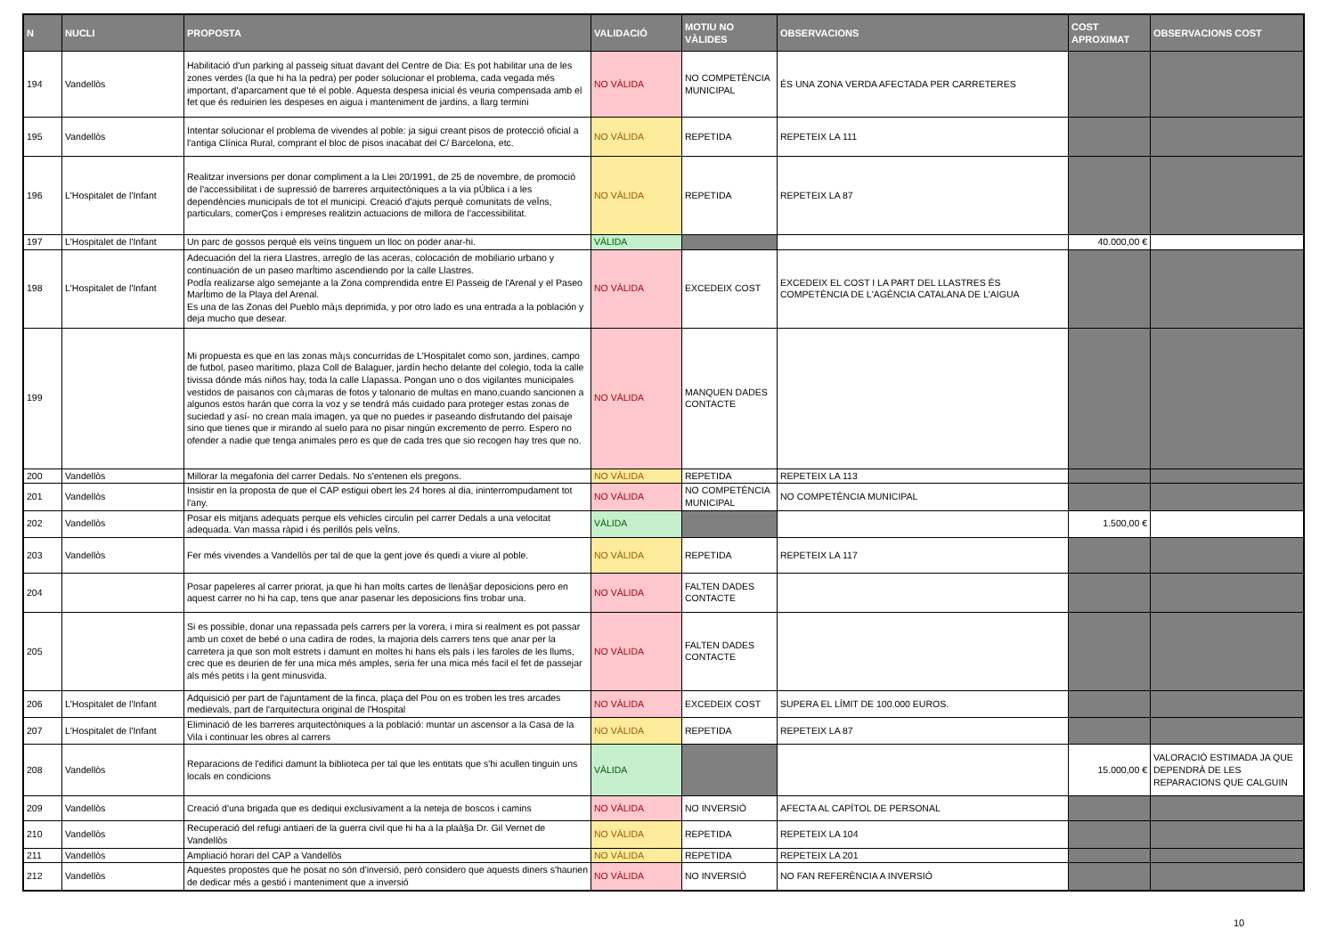| N | NUCLI | PROPOSTA | VALIDACIÓ | MOTIU NO VÀLIDES | OBSERVACIONS | COST APROXIMAT | OBSERVACIONS COST |
| --- | --- | --- | --- | --- | --- | --- | --- |
| 194 | Vandellòs | Habilitació d'un parking al passeig situat davant del Centre de Dia: Es pot habilitar una de les zones verdes (la que hi ha la pedra) per poder solucionar el problema, cada vegada més important, d'aparcament que té el poble. Aquesta despesa inicial és veuria compensada amb el fet que és reduirien les despeses en aigua i manteniment de jardins, a llarg termini | NO VÀLIDA | NO COMPETÈNCIA MUNICIPAL | ÉS UNA ZONA VERDA AFECTADA PER CARRETERES | | |
| 195 | Vandellòs | Intentar solucionar el problema de vivendes al poble: ja sigui creant pisos de protecció oficial a l'antiga Clínica Rural, comprant el bloc de pisos inacabat del C/ Barcelona, etc. | NO VÀLIDA | REPETIDA | REPETEIX LA 111 | | |
| 196 | L'Hospitalet de l'Infant | Realitzar inversions per donar compliment a la Llei 20/1991, de 25 de novembre, de promoció de l'accessibilitat i de supressió de barreres arquitectòniques a la via pÚblica i a les dependències municipals de tot el municipi. Creació d'ajuts perquè comunitats de veÏns, particulars, comerÇos i empreses realitzin actuacions de millora de l'accessibilitat. | NO VÀLIDA | REPETIDA | REPETEIX LA 87 | | |
| 197 | L'Hospitalet de l'Infant | Un parc de gossos perquè els veïns tinguem un lloc on poder anar-hi. | VÀLIDA | | | 40.000,00 € | |
| 198 | L'Hospitalet de l'Infant | Adecuación del la riera Llastres, arreglo de las aceras, colocación de mobiliario urbano y continuación de un paseo marÍtimo ascendiendo por la calle Llastres. PodÍa realizarse algo semejante a la Zona comprendida entre El Passeig de l'Arenal y el Paseo MarÍtimo de la Playa del Arenal. Es una de las Zonas del Pueblo mà¡s deprimida, y por otro lado es una entrada a la población y deja mucho que desear. | NO VÀLIDA | EXCEDEIX COST | EXCEDEIX EL COST I LA PART DEL LLASTRES ÉS COMPETÈNCIA DE L'AGÈNCIA CATALANA DE L'AIGUA | | |
| 199 | | Mi propuesta es que en las zonas mà¡s concurridas de L'Hospitalet como son, jardines, campo de futbol, paseo marítimo, plaza Coll de Balaguer, jardín hecho delante del colegio, toda la calle tivissa dónde más niños hay, toda la calle Llapassa. Pongan uno o dos vigilantes municipales vestidos de paisanos con cà¡maras de fotos y talonario de multas en mano,cuando sancionen a algunos estos harán que corra la voz y se tendrá más cuidado para proteger estas zonas de suciedad y así- no crean mala imagen, ya que no puedes ir paseando disfrutando del paisaje sino que tienes que ir mirando al suelo para no pisar ningún excremento de perro. Espero no ofender a nadie que tenga animales pero es que de cada tres que sio recogen hay tres que no. | NO VÀLIDA | MANQUEN DADES CONTACTE | | | |
| 200 | Vandellòs | Millorar la megafonia del carrer Dedals. No s'entenen els pregons. | NO VÀLIDA | REPETIDA | REPETEIX LA 113 | | |
| 201 | Vandellòs | Insistir en la proposta de que el CAP estigui obert les 24 hores al dia, ininterrompudament tot l'any. | NO VÀLIDA | NO COMPETÈNCIA MUNICIPAL | NO COMPETÈNCIA MUNICIPAL | | |
| 202 | Vandellòs | Posar els mitjans adequats perque els vehicles circulin pel carrer Dedals a una velocitat adequada. Van massa ràpid i és perillós pels veÏns. | VÀLIDA | | | 1.500,00 € | |
| 203 | Vandellòs | Fer més vivendes a Vandellòs per tal de que la gent jove és quedi a viure al poble. | NO VÀLIDA | REPETIDA | REPETEIX LA 117 | | |
| 204 | | Posar papeleres al carrer priorat, ja que hi han molts cartes de llenà§ar deposicions pero en aquest carrer no hi ha cap, tens que anar pasenar les deposicions fins trobar una. | NO VÀLIDA | FALTEN DADES CONTACTE | | | |
| 205 | | Si es possible, donar una repassada pels carrers per la vorera, i mira si realment es pot passar amb un coxet de bebé o una cadira de rodes, la majoria dels carrers tens que anar per la carretera ja que son molt estrets i damunt en moltes hi hans els pals i les faroles de les llums, crec que es deurien de fer una mica més amples, seria fer una mica més facil el fet de passejar als més petits i la gent minusvida. | NO VÀLIDA | FALTEN DADES CONTACTE | | | |
| 206 | L'Hospitalet de l'Infant | Adquisició per part de l'ajuntament de la finca, plaça del Pou on es troben les tres arcades medievals, part de l'arquitectura original de l'Hospital | NO VÀLIDA | EXCEDEIX COST | SUPERA EL LÍMIT DE 100.000 EUROS. | | |
| 207 | L'Hospitalet de l'Infant | Eliminació de les barreres arquitectòniques a la població: muntar un ascensor a la Casa de la Vila i continuar les obres al carrers | NO VÀLIDA | REPETIDA | REPETEIX LA 87 | | |
| 208 | Vandellòs | Reparacions de l'edifici damunt la biblioteca per tal que les entitats que s'hi acullen tinguin uns locals en condicions | VÀLIDA | | | 15.000,00 € | VALORACIÓ ESTIMADA JA QUE DEPENDRÀ DE LES REPARACIONS QUE CALGUIN |
| 209 | Vandellòs | Creació d'una brigada que es dediqui exclusivament a la neteja de boscos i camins | NO VÀLIDA | NO INVERSIÓ | AFECTA AL CAPÍTOL DE PERSONAL | | |
| 210 | Vandellòs | Recuperació del refugi antiaeri de la guerra civil que hi ha a la plaà§a Dr. Gil Vernet de Vandellòs | NO VÀLIDA | REPETIDA | REPETEIX LA 104 | | |
| 211 | Vandellòs | Ampliació horari del CAP a Vandellòs | NO VÀLIDA | REPETIDA | REPETEIX LA 201 | | |
| 212 | Vandellòs | Aquestes propostes que he posat no són d'inversió, però considero que aquests diners s'haurien de dedicar més a gestió i manteniment que a inversió | NO VÀLIDA | NO INVERSIÓ | NO FAN REFERÈNCIA A INVERSIÓ | | |
10